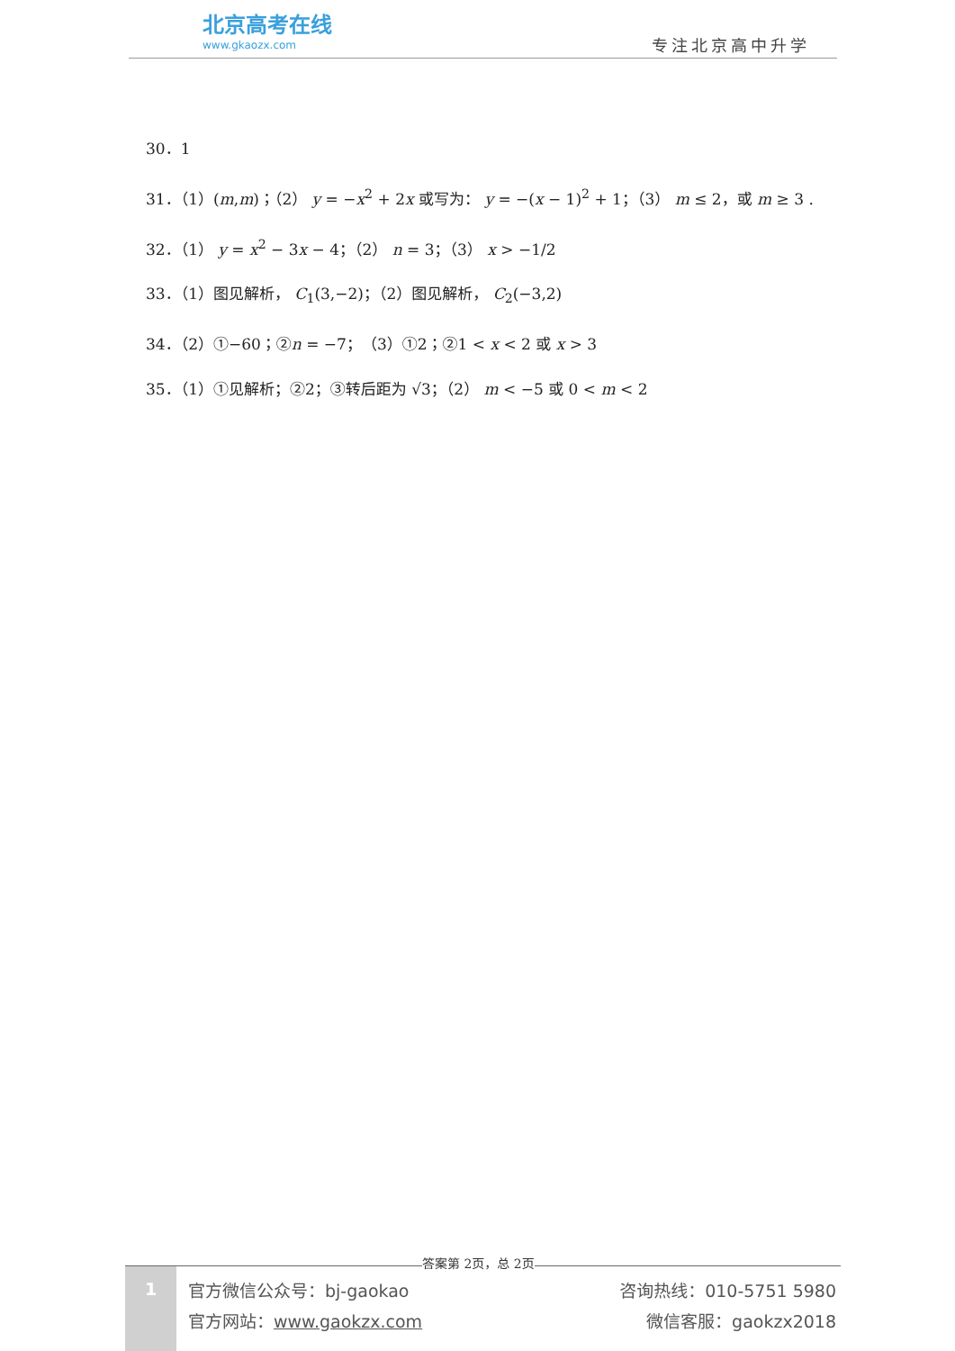北京高考在线
www.gkaozx.com
专注北京高中升学
30．1
31．（1）(m,m)；（2） y = −x<sup>2</sup> + 2x 或写为： y = −(x − 1)<sup>2</sup> + 1；（3） m ≤ 2，或 m ≥ 3 .
32．（1） y = x<sup>2</sup> − 3x − 4；（2） n = 3；（3） x > −1/2
33．（1）图见解析， C<sub>1</sub>(3,−2)；（2）图见解析， C<sub>2</sub>(−3,2)
34．（2）①−60；②n = −7；　（3）①2；②1 < x < 2 或 x > 3
35．（1）①见解析；②2；③转后距为 √3；（2） m < −5 或 0 < m < 2
1
答案第 2页，总 2页
官方微信公众号：bj-gaokao 咨询热线：010-5751 5980
官方网站：www.gaokzx.com 微信客服：gaokzx2018